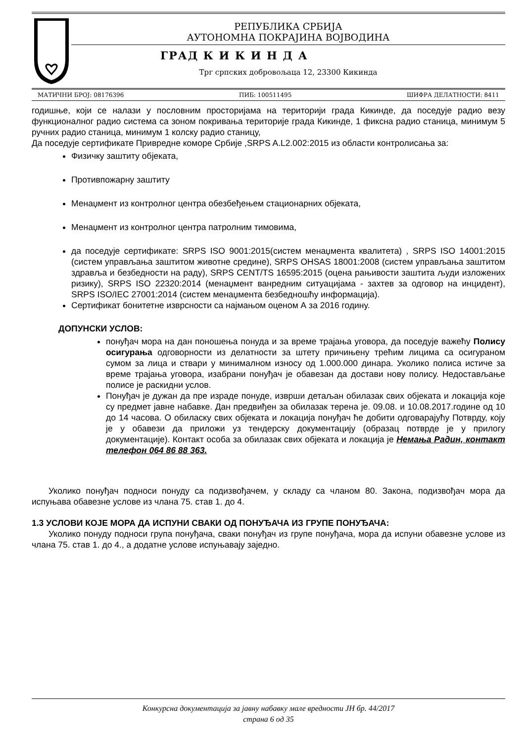РЕПУБЛИКА СРБИЈА
АУТОНОМНА ПОКРАЈИНА ВОЈВОДИНА
ГРАД К И К И Н Д А
Трг српских добровољаца 12, 23300 Кикинда
МАТИЧНИ БРОЈ: 08176396 ПИБ: 100511495 ШИФРА ДЕЛАТНОСТИ: 8411
годишње, који се налази у пословним просторијама на територији града Кикинде, да поседује радио везу функционалног радио система са зоном покривања територије града Кикинде, 1 фиксна радио станица, минимум 5 ручних радио станица, минимум 1 колску радио станицу,
Да поседује сертификате Привредне коморе Србије ,SRPS A.L2.002:2015 из области контролисања за:
Физичку заштиту објеката,
Противпожарну заштиту
Менаџмент из контролног центра обезбеђењем стационарних објеката,
Менаџмент из контролног центра патролним тимовима,
да поседује сертификате: SRPS ISO 9001:2015(систем менаџмента квалитета) , SRPS ISO 14001:2015 (систем управљања заштитом животне средине), SRPS OHSAS 18001:2008 (систем управљања заштитом здравља и безбедности на раду), SRPS CENT/TS 16595:2015 (оцена рањивости заштита људи изложених ризику), SRPS ISO 22320:2014 (менаџмент ванредним ситуацијама - захтев за одговор на инцидент), SRPS ISO/IEC 27001:2014 (систем менаџмента безбедношћу информација).
Сертификат бонитетне изврсности са најмањом оценом А за 2016 годину.
ДОПУНСКИ УСЛОВ:
понуђач мора на дан поношења понуда и за време трајања уговора, да поседује важећу Полису осигурања одговорности из делатности за штету причињену трећим лицима са осигураном сумом за лица и ствари у минималном износу од 1.000.000 динара. Уколико полиса истиче за време трајања уговора, изабрани понуђач је обавезан да достави нову полису. Недостављање полисе је раскидни услов.
Понуђач је дужан да пре израде понуде, изврши детаљан обилазак свих објеката и локација које су предмет јавне набавке. Дан предвиђен за обилазак терена је. 09.08. и 10.08.2017.године од 10 до 14 часова. О обиласку свих објеката и локација понуђач ће добити одговарајућу Потврду, коју је у обавези да приложи уз тендерску документацију (образац потврде је у прилогу документације). Контакт особа за обилазак свих објеката и локација је Немања Радин, контакт телефон 064 86 88 363.
Уколико понуђач подноси понуду са подизвођачем, у складу са чланом 80. Закона, подизвођач мора да испуњава обавезне услове из члана 75. став 1. до 4.
1.3 УСЛОВИ КОЈЕ МОРА ДА ИСПУНИ СВАКИ ОД ПОНУЂАЧА ИЗ ГРУПЕ ПОНУЂАЧА:
Уколико понуду подноси група понуђача, сваки понуђач из групе понуђача, мора да испуни обавезне услове из члана 75. став 1. до 4., а додатне услове испуњавају заједно.
Конкурсна документација за јавну набавку мале вредности ЈН бр. 44/2017
страна 6 од 35